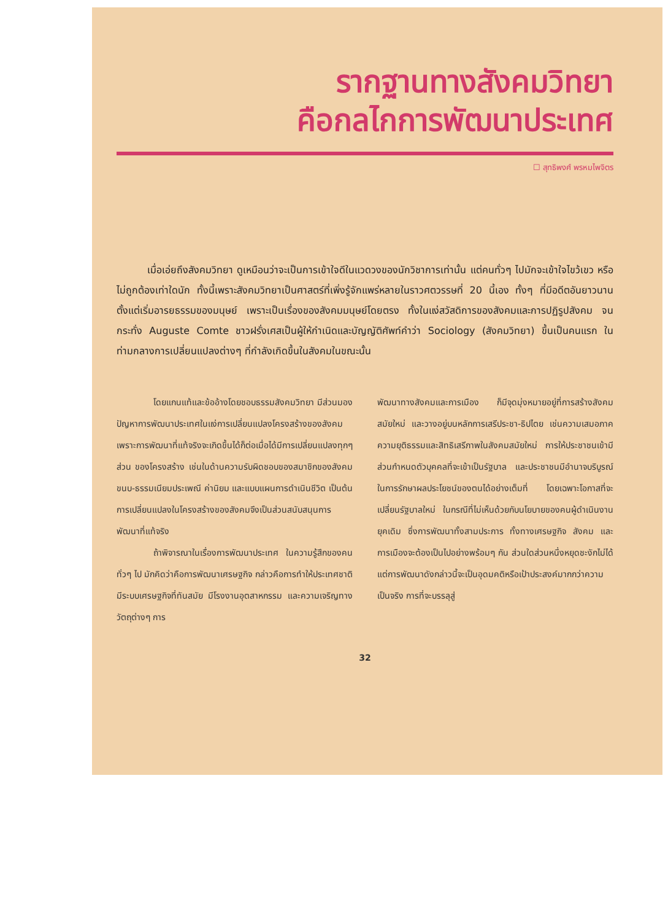รากฐานทางสังคมวิทยา
คือกลไกการพัฒนาประเทศ
☐ สุทธิพงศ์ พรหมไพจิตร
เมื่อเอ่ยถึงสังคมวิทยา ดูเหมือนว่าจะเป็นการเข้าใจดีในแวดวงของนักวิชาการเท่านั้น แต่คนทั่วๆ ไปมักจะเข้าใจไขว้เขว หรือไม่ถูกต้องเท่าใดนัก ทั้งนี้เพราะสังคมวิทยาเป็นศาสตร์ที่เพิ่งรู้จักแพร่หลายในราวศตวรรษที่ 20 นี้เอง ทั้งๆ ที่มีอดีตอันยาวนาน ตั้งแต่เริ่มอารยธรรมของมนุษย์ เพราะเป็นเรื่องของสังคมมนุษย์โดยตรง ทั้งในแง่สวัสดิการของสังคมและการปฏิรูปสังคม จนกระทั่ง Auguste Comte ชาวฝรั่งเศสเป็นผู้ให้กำเนิดและบัญญัติศัพท์คำว่า Sociology (สังคมวิทยา) ขึ้นเป็นคนแรก ในท่ามกลางการเปลี่ยนแปลงต่างๆ ที่กำลังเกิดขึ้นในสังคมในขณะนั้น
โดยแกนแท้และข้ออ้างโดยชอบธรรมสังคมวิทยา มีส่วนมองปัญหาการพัฒนาประเทศในแง่การเปลี่ยนแปลงโครงสร้างของสังคม เพราะการพัฒนาที่แท้จริงจะเกิดขึ้นได้ก็ต่อเมื่อได้มีการเปลี่ยนแปลงทุกๆ ส่วน ของโครงสร้าง เช่นในด้านความรับผิดชอบของสมาชิกของสังคม ขนบ-ธรรมเนียมประเพณี ค่านิยม และแบบแผนการดำเนินชีวิต เป็นต้น การเปลี่ยนแปลงในโครงสร้างของสังคมจึงเป็นส่วนสนับสนุนการพัฒนาที่แท้จริง
ถ้าพิจารณาในเรื่องการพัฒนาประเทศ ในความรู้สึกของคนทั่วๆ ไป มักคิดว่าคือการพัฒนาเศรษฐกิจ กล่าวคือการทำให้ประเทศชาติ มีระบบเศรษฐกิจที่ทันสมัย มีโรงงานอุตสาหกรรม และความเจริญทางวัตถุต่างๆ การ
พัฒนาทางสังคมและการเมือง ก็มีจุดมุ่งหมายอยู่ที่การสร้างสังคมสมัยใหม่ และวางอยู่บนหลักการเสรีประชา-ธิปไตย เช่นความเสมอภาค ความยุติธรรมและสิทธิเสรีภาพในสังคมสมัยใหม่ การให้ประชาชนเข้ามีส่วนกำหนดตัวบุคคลที่จะเข้าเป็นรัฐบาล และประชาชนมีอำนาจบริบูรณ์ ในการรักษาผลประโยชน์ของตนได้อย่างเต็มที่ โดยเฉพาะโอกาสที่จะเปลี่ยนรัฐบาลใหม่ ในกรณีที่ไม่เห็นด้วยกับนโยบายของคนผู้ดำเนินงานยุคเดิม ซึ่งการพัฒนาทั้งสามประการ ทั้งทางเศรษฐกิจ สังคม และการเมืองจะต้องเป็นไปอย่างพร้อมๆ กัน ส่วนใดส่วนหนึ่งหยุดชะงักไม่ได้ แต่การพัฒนาดังกล่าวนี้จะเป็นอุดมคติหรือเป้าประสงค์มากกว่าความเป็นจริง การที่จะบรรลุสู่
32